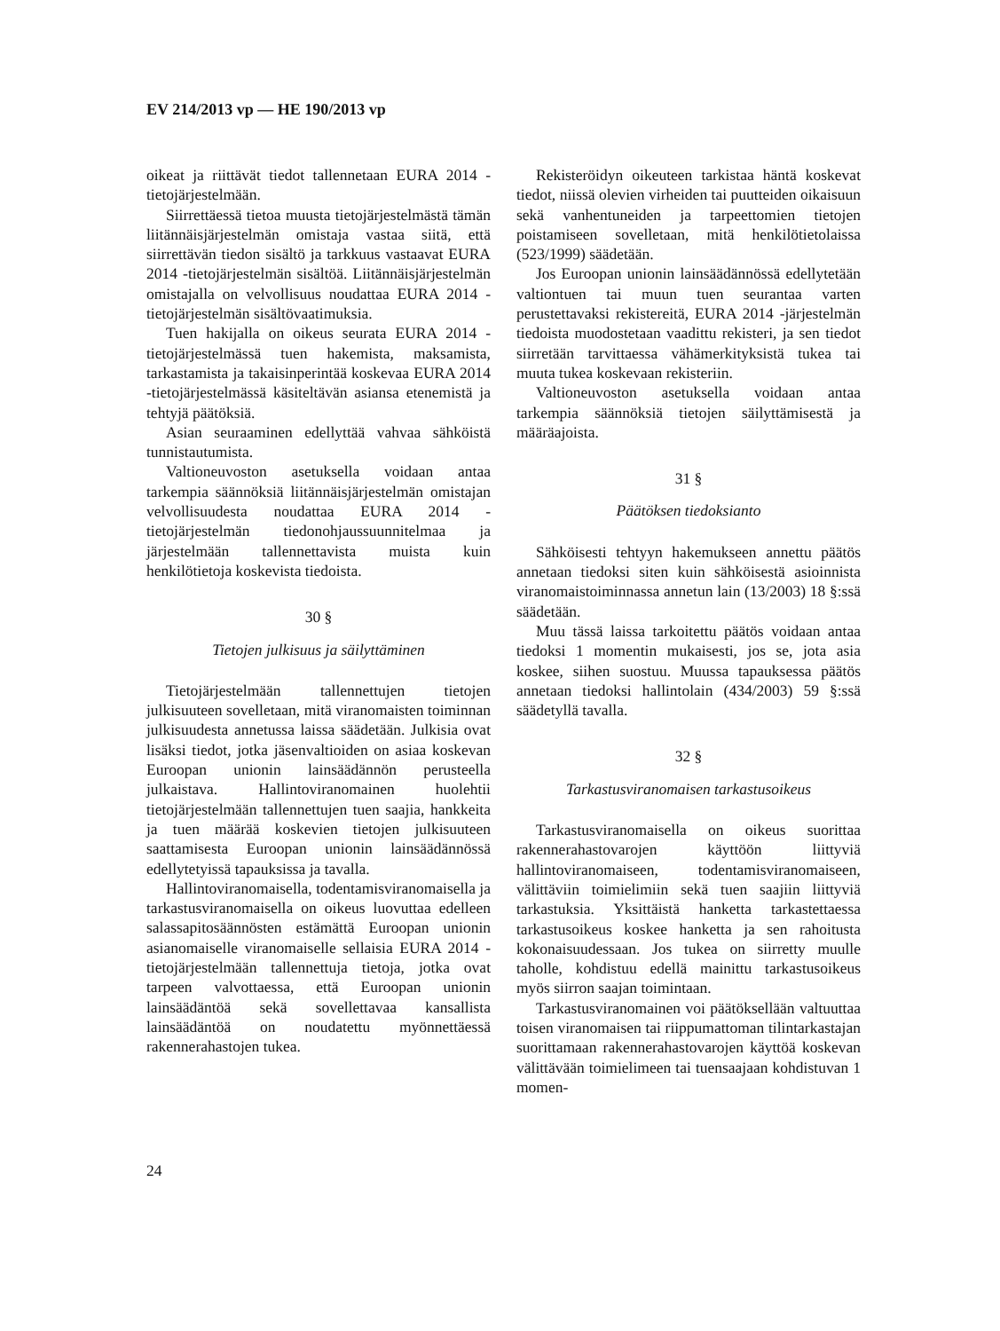EV 214/2013 vp — HE 190/2013 vp
oikeat ja riittävät tiedot tallennetaan EURA 2014 -tietojärjestelmään.
Siirrettäessä tietoa muusta tietojärjestelmästä tämän liitännäisjärjestelmän omistaja vastaa siitä, että siirrettävän tiedon sisältö ja tarkkuus vastaavat EURA 2014 -tietojärjestelmän sisältöä. Liitännäisjärjestelmän omistajalla on velvollisuus noudattaa EURA 2014 -tietojärjestelmän sisältövaatimuksia.
Tuen hakijalla on oikeus seurata EURA 2014 -tietojärjestelmässä tuen hakemista, maksamista, tarkastamista ja takaisinperintää koskevaa EURA 2014 -tietojärjestelmässä käsiteltävän asiansa etenemistä ja tehtyjä päätöksiä.
Asian seuraaminen edellyttää vahvaa sähköistä tunnistautumista.
Valtioneuvoston asetuksella voidaan antaa tarkempia säännöksiä liitännäisjärjestelmän omistajan velvollisuudesta noudattaa EURA 2014 -tietojärjestelmän tiedonohjaussuunnitelmaa ja järjestelmään tallennettavista muista kuin henkilötietoja koskevista tiedoista.
30 §
Tietojen julkisuus ja säilyttäminen
Tietojärjestelmään tallennettujen tietojen julkisuuteen sovelletaan, mitä viranomaisten toiminnan julkisuudesta annetussa laissa säädetään. Julkisia ovat lisäksi tiedot, jotka jäsenvaltioiden on asiaa koskevan Euroopan unionin lainsäädännön perusteella julkaistava. Hallintoviranomainen huolehtii tietojärjestelmään tallennettujen tuen saajia, hankkeita ja tuen määrää koskevien tietojen julkisuuteen saattamisesta Euroopan unionin lainsäädännössä edellytetyissä tapauksissa ja tavalla.
Hallintoviranomaisella, todentamisviranomaisella ja tarkastusviranomaisella on oikeus luovuttaa edelleen salassapitosäännösten estämättä Euroopan unionin asianomaiselle viranomaiselle sellaisia EURA 2014 -tietojärjestelmään tallennettuja tietoja, jotka ovat tarpeen valvottaessa, että Euroopan unionin lainsäädäntöä sekä sovellettavaa kansallista lainsäädäntöä on noudatettu myönnettäessä rakennerahastojen tukea.
Rekisteröidyn oikeuteen tarkistaa häntä koskevat tiedot, niissä olevien virheiden tai puutteiden oikaisuun sekä vanhentuneiden ja tarpeettomien tietojen poistamiseen sovelletaan, mitä henkilötietolaissa (523/1999) säädetään.
Jos Euroopan unionin lainsäädännössä edellytetään valtiontuen tai muun tuen seurantaa varten perustettavaksi rekistereitä, EURA 2014 -järjestelmän tiedoista muodostetaan vaadittu rekisteri, ja sen tiedot siirretään tarvittaessa vähämerkityksistä tukea tai muuta tukea koskevaan rekisteriin.
Valtioneuvoston asetuksella voidaan antaa tarkempia säännöksiä tietojen säilyttämisestä ja määräajoista.
31 §
Päätöksen tiedoksianto
Sähköisesti tehtyyn hakemukseen annettu päätös annetaan tiedoksi siten kuin sähköisestä asioinnista viranomaistoiminnassa annetun lain (13/2003) 18 §:ssä säädetään.
Muu tässä laissa tarkoitettu päätös voidaan antaa tiedoksi 1 momentin mukaisesti, jos se, jota asia koskee, siihen suostuu. Muussa tapauksessa päätös annetaan tiedoksi hallintolain (434/2003) 59 §:ssä säädetyllä tavalla.
32 §
Tarkastusviranomaisen tarkastusoikeus
Tarkastusviranomaisella on oikeus suorittaa rakennerahastovarojen käyttöön liittyviä hallintoviranomaiseen, todentamisviranomaiseen, välittäviin toimielimiin sekä tuen saajiin liittyviä tarkastuksia. Yksittäistä hanketta tarkastettaessa tarkastusoikeus koskee hanketta ja sen rahoitusta kokonaisuudessaan. Jos tukea on siirretty muulle taholle, kohdistuu edellä mainittu tarkastusoikeus myös siirron saajan toimintaan.
Tarkastusviranomainen voi päätöksellään valtuuttaa toisen viranomaisen tai riippumattoman tilintarkastajan suorittamaan rakennerahastovarojen käyttöä koskevan välittävään toimielimeen tai tuensaajaan kohdistuvan 1 momen-
24